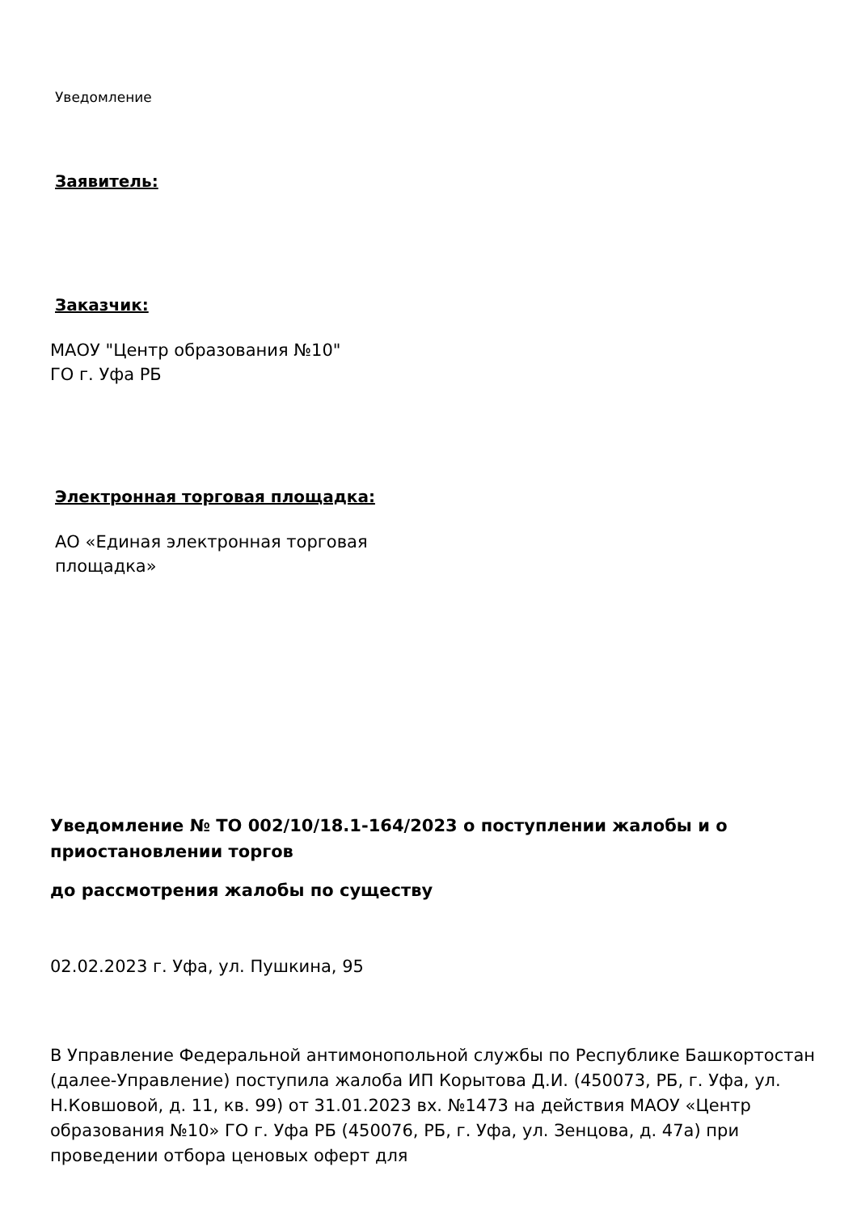Уведомление
Заявитель:
Заказчик:
МАОУ "Центр образования №10"
ГО г. Уфа РБ
Электронная торговая площадка:
АО «Единая электронная торговая
площадка»
Уведомление № ТО 002/10/18.1-164/2023 о поступлении жалобы и о приостановлении торгов
до рассмотрения жалобы по существу
02.02.2023 г. Уфа, ул. Пушкина, 95
В Управление Федеральной антимонопольной службы по Республике Башкортостан (далее-Управление) поступила жалоба ИП Корытова Д.И. (450073, РБ, г. Уфа, ул. Н.Ковшовой, д. 11, кв. 99) от 31.01.2023 вх. №1473 на действия МАОУ «Центр образования №10» ГО г. Уфа РБ (450076, РБ, г. Уфа, ул. Зенцова, д. 47а) при проведении отбора ценовых оферт для